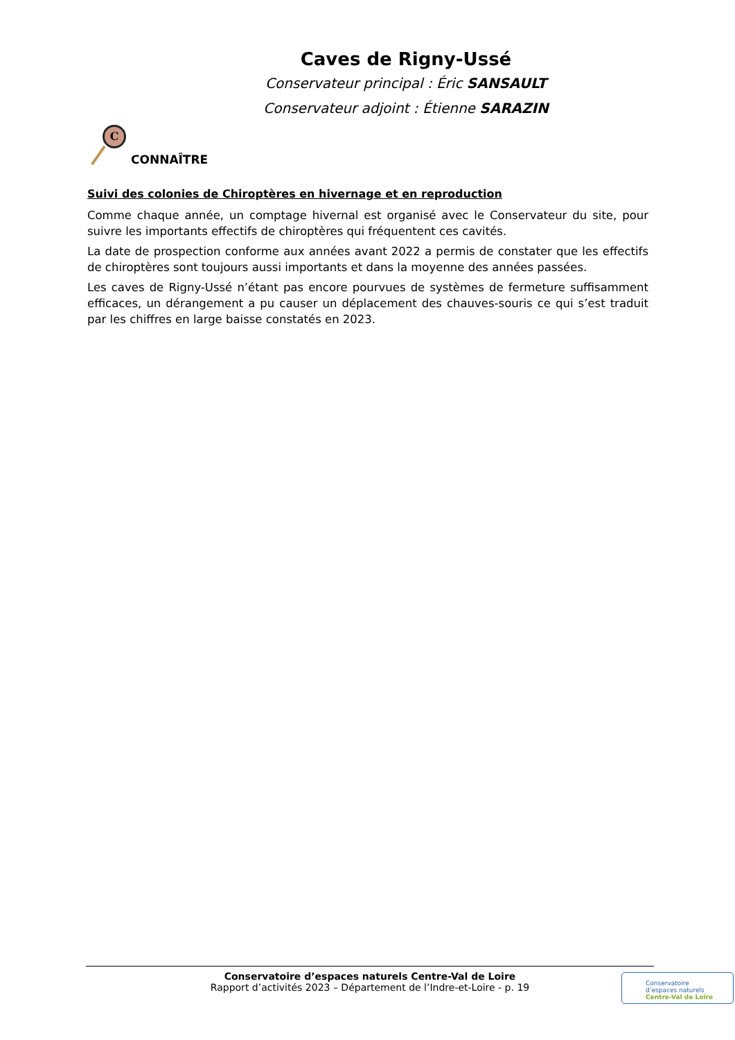Caves de Rigny-Ussé
Conservateur principal : Éric SANSAULT
Conservateur adjoint : Étienne SARAZIN
C
CONNAÎTRE
Suivi des colonies de Chiroptères en hivernage et en reproduction
Comme chaque année, un comptage hivernal est organisé avec le Conservateur du site, pour suivre les importants effectifs de chiroptères qui fréquentent ces cavités.
La date de prospection conforme aux années avant 2022 a permis de constater que les effectifs de chiroptères sont toujours aussi importants et dans la moyenne des années passées.
Les caves de Rigny-Ussé n’étant pas encore pourvues de systèmes de fermeture suffisamment efficaces, un dérangement a pu causer un déplacement des chauves-souris ce qui s’est traduit par les chiffres en large baisse constatés en 2023.
Conservatoire d’espaces naturels Centre-Val de Loire
Rapport d’activités 2023 – Département de l’Indre-et-Loire - p. 19
Conservatoire
d’espaces naturels
Centre-Val de Loire